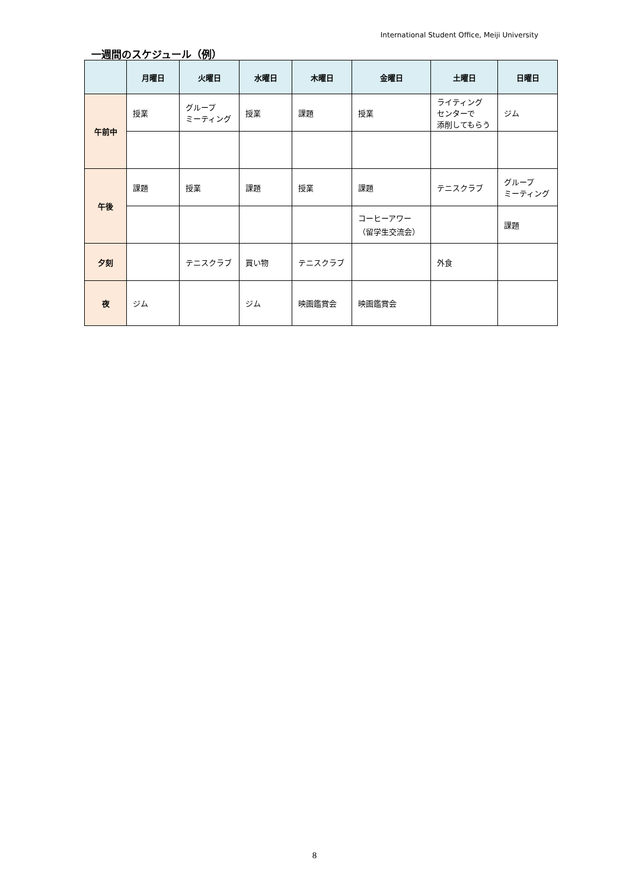International Student Office, Meiji University
一週間のスケジュール（例）
| | 月曜日 | 火曜日 | 水曜日 | 木曜日 | 金曜日 | 土曜日 | 日曜日 |
| --- | --- | --- | --- | --- | --- | --- | --- |
| 午前中 | 授業 | グループ ミーティング | 授業 | 課題 | 授業 | ライティング センターで 添削してもらう | ジム |
| 午後 | 課題 | 授業 | 課題 | 授業 | 課題 | テニスクラブ | グループ ミーティング |
| | | | | | コーヒーアワー （留学生交流会） | | 課題 |
| 夕刻 | | テニスクラブ | 買い物 | テニスクラブ | | 外食 | |
| 夜 | ジム | | ジム | 映画鑑賞会 | 映画鑑賞会 | | |
8